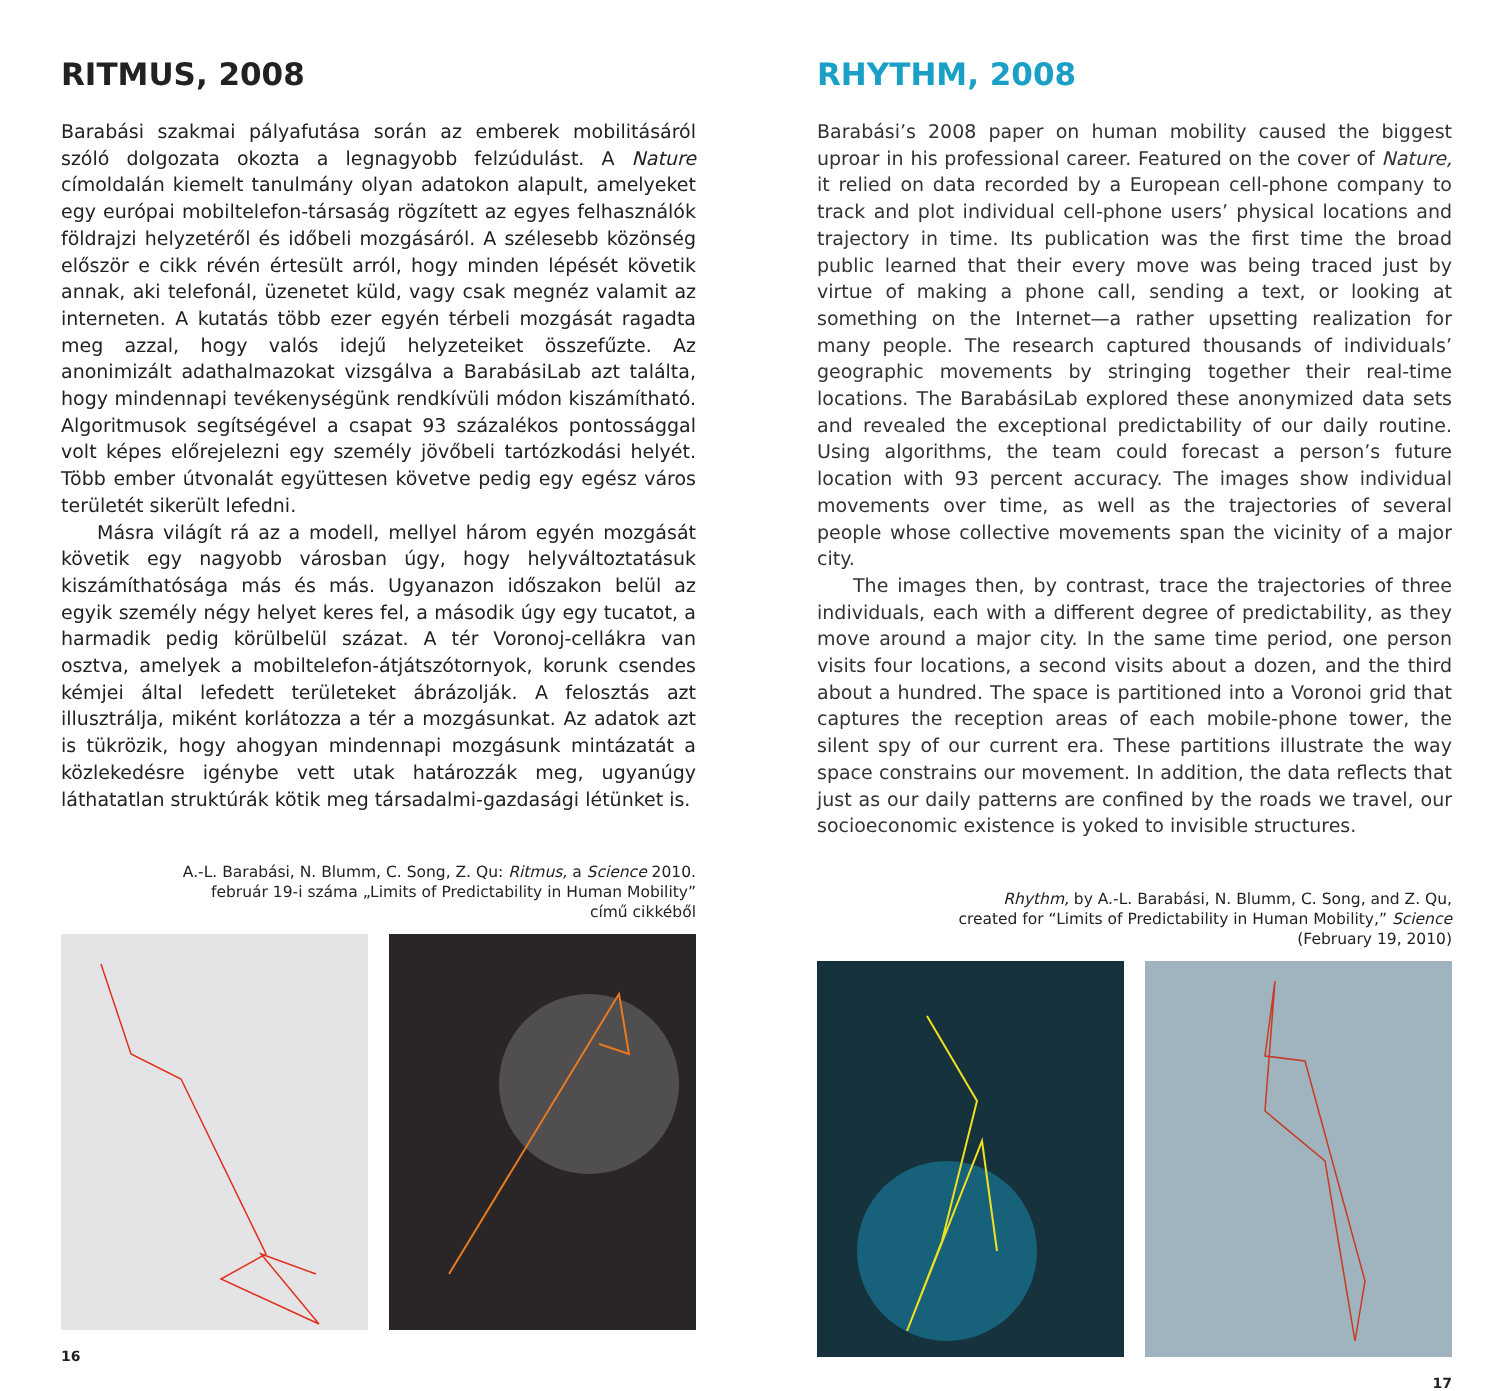RITMUS, 2008
Barabási szakmai pályafutása során az emberek mobilitásáról szóló dolgozata okozta a legnagyobb felzúdulást. A Nature címoldalán kiemelt tanulmány olyan adatokon alapult, amelyeket egy európai mobiltelefon-társaság rögzített az egyes felhasználók földrajzi helyzetéről és időbeli mozgásáról. A szélesebb közönség először e cikk révén értesült arról, hogy minden lépését követik annak, aki telefonál, üzenetet küld, vagy csak megnéz valamit az interneten. A kutatás több ezer egyén térbeli mozgását ragadta meg azzal, hogy valós idejű helyzeteiket összefűzte. Az anonimizált adathalmazokat vizsgálva a BarabásiLab azt találta, hogy mindennapi tevékenységünk rendkívüli módon kiszámítható. Algoritmusok segítségével a csapat 93 százalékos pontossággal volt képes előrejelezni egy személy jövőbeli tartózkodási helyét. Több ember útvonalát együttesen követve pedig egy egész város területét sikerült lefedni.
Másra világít rá az a modell, mellyel három egyén mozgását követik egy nagyobb városban úgy, hogy helyváltoztatásuk kiszámíthatósága más és más. Ugyanazon időszakon belül az egyik személy négy helyet keres fel, a második úgy egy tucatot, a harmadik pedig körülbelül százat. A tér Voronoj-cellákra van osztva, amelyek a mobiltelefon-átjátszótornyok, korunk csendes kémjei által lefedett területeket ábrázolják. A felosztás azt illusztrálja, miként korlátozza a tér a mozgásunkat. Az adatok azt is tükrözik, hogy ahogyan mindennapi mozgásunk mintázatát a közlekedésre igénybe vett utak határozzák meg, ugyanúgy láthatatlan struktúrák kötik meg társadalmi-gazdasági létünket is.
A.-L. Barabási, N. Blumm, C. Song, Z. Qu: Ritmus, a Science 2010.
február 19-i száma „Limits of Predictability in Human Mobility”
című cikkéből
16
RHYTHM, 2008
Barabási’s 2008 paper on human mobility caused the biggest uproar in his professional career. Featured on the cover of Nature, it relied on data recorded by a European cell-phone company to track and plot individual cell-phone users’ physical locations and trajectory in time. Its publication was the first time the broad public learned that their every move was being traced just by virtue of making a phone call, sending a text, or looking at something on the Internet—a rather upsetting realization for many people. The research captured thousands of individuals’ geographic movements by stringing together their real-time locations. The BarabásiLab explored these anonymized data sets and revealed the exceptional predictability of our daily routine. Using algorithms, the team could forecast a person’s future location with 93 percent accuracy. The images show individual movements over time, as well as the trajectories of several people whose collective movements span the vicinity of a major city.
The images then, by contrast, trace the trajectories of three individuals, each with a different degree of predictability, as they move around a major city. In the same time period, one person visits four locations, a second visits about a dozen, and the third about a hundred. The space is partitioned into a Voronoi grid that captures the reception areas of each mobile-phone tower, the silent spy of our current era. These partitions illustrate the way space constrains our movement. In addition, the data reflects that just as our daily patterns are confined by the roads we travel, our socioeconomic existence is yoked to invisible structures.
Rhythm, by A.-L. Barabási, N. Blumm, C. Song, and Z. Qu,
created for “Limits of Predictability in Human Mobility,” Science
(February 19, 2010)
17